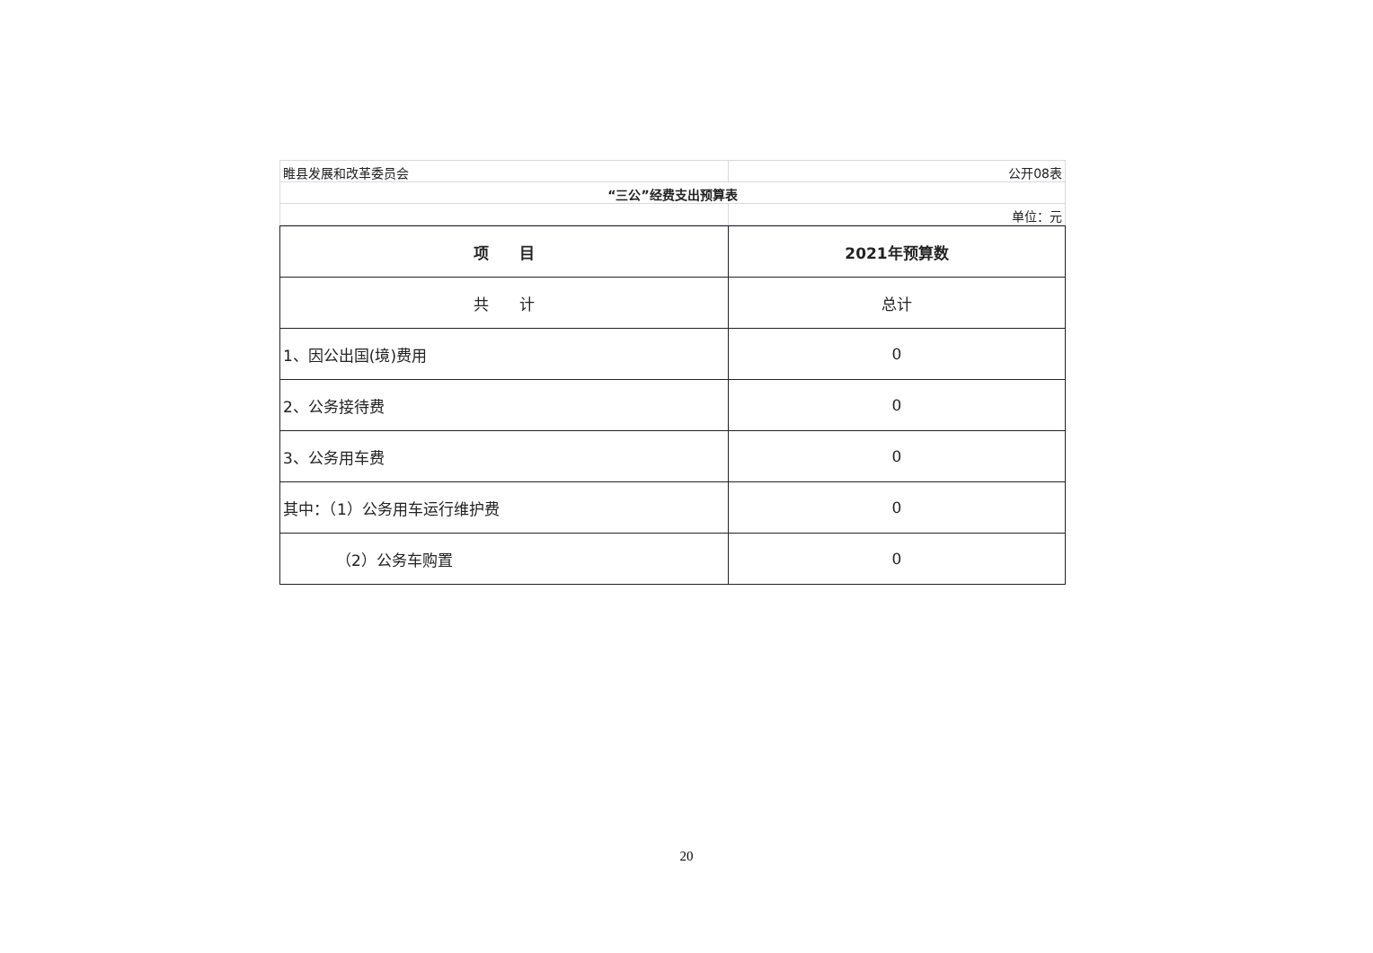| 睢县发展和改革委员会 | 公开08表 |
| “三公”经费支出预算表 | |
| | 单位：元 |
| 项 目 | 2021年预算数 |
| --- | --- |
| 共 计 | 总计 |
| 1、因公出国(境)费用 | 0 |
| 2、公务接待费 | 0 |
| 3、公务用车费 | 0 |
| 其中：（1）公务用车运行维护费 | 0 |
| （2）公务车购置 | 0 |
20